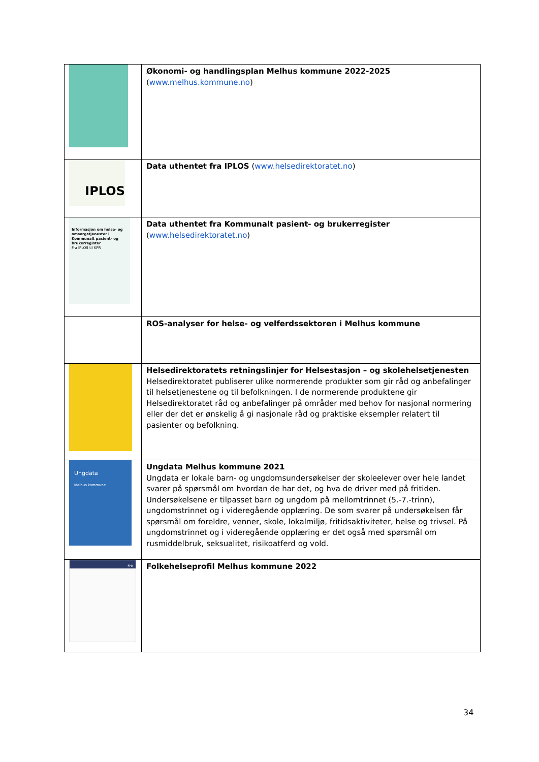| | Økonomi- og handlingsplan Melhus kommune 2022-2025 ( www.melhus.kommune.no ) |
| IPLOS | Data uthentet fra IPLOS ( www.helsedirektoratet.no ) |
| Informasjon om helse- og omsorgstjenester i Kommunalt pasient- og brukerregister Fra IPLOS til KPR | Data uthentet fra Kommunalt pasient- og brukerregister ( www.helsedirektoratet.no ) |
| | ROS-analyser for helse- og velferdssektoren i Melhus kommune |
| | Helsedirektoratets retningslinjer for Helsestasjon – og skolehelsetjenesten Helsedirektoratet publiserer ulike normerende produkter som gir råd og anbefalinger til helsetjenestene og til befolkningen. I de normerende produktene gir Helsedirektoratet råd og anbefalinger på områder med behov for nasjonal normering eller der det er ønskelig å gi nasjonale råd og praktiske eksempler relatert til pasienter og befolkning. |
| Ungdata Melhus kommune | Ungdata Melhus kommune 2021 Ungdata er lokale barn- og ungdomsundersøkelser der skoleelever over hele landet svarer på spørsmål om hvordan de har det, og hva de driver med på fritiden. Undersøkelsene er tilpasset barn og ungdom på mellomtrinnet (5.-7.-trinn), ungdomstrinnet og i videregående opplæring. De som svarer på undersøkelsen får spørsmål om foreldre, venner, skole, lokalmiljø, fritidsaktiviteter, helse og trivsel. På ungdomstrinnet og i videregående opplæring er det også med spørsmål om rusmiddelbruk, seksualitet, risikoatferd og vold. |
| FHI | Folkehelseprofil Melhus kommune 2022 |
34